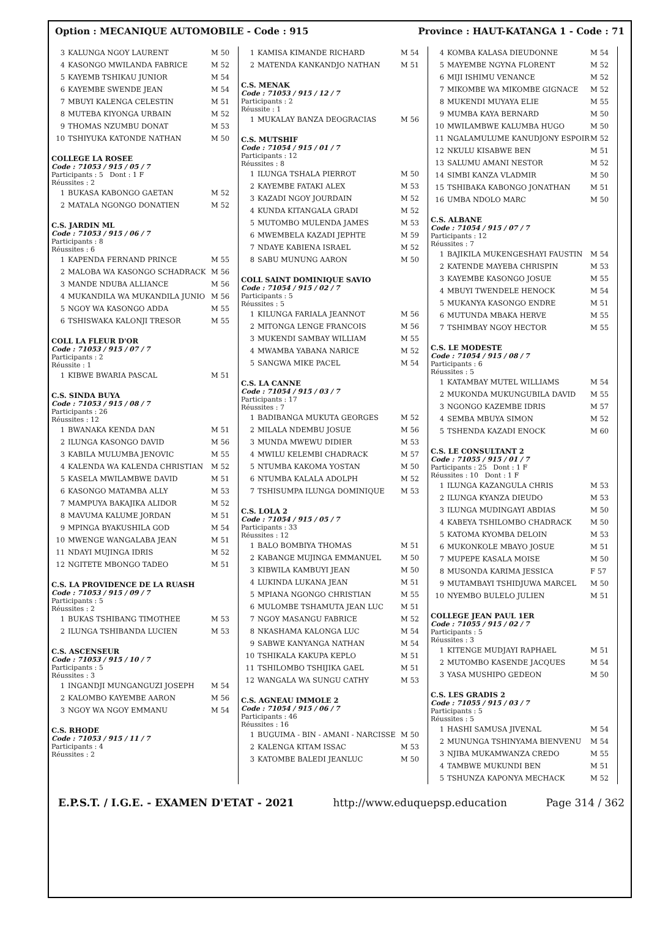Option : MECANIQUE AUTOMOBILE - Code : 915 Province : HAUT-KATANGA 1 - Code : 71
| 3 | KALUNGA NGOY LAURENT | M 50 |
| 4 | KASONGO MWILANDA FABRICE | M 52 |
| 5 | KAYEMB TSHIKAU JUNIOR | M 54 |
| 6 | KAYEMBE SWENDE JEAN | M 54 |
| 7 | MBUYI KALENGA CELESTIN | M 51 |
| 8 | MUTEBA KIYONGA URBAIN | M 52 |
| 9 | THOMAS NZUMBU DONAT | M 53 |
| 10 | TSHIYUKA KATONDE NATHAN | M 50 |
COLLEGE LA ROSEE
Code : 71053 / 915 / 05 / 7
Participants : 5 Dont : 1 F
Réussites : 2
| 1 | BUKASA KABONGO GAETAN | M 52 |
| 2 | MATALA NGONGO DONATIEN | M 52 |
C.S. JARDIN ML
Code : 71053 / 915 / 06 / 7
Participants : 8
Réussites : 6
| 1 | KAPENDA FERNAND PRINCE | M 55 |
| 2 | MALOBA WA KASONGO SCHADRACK | M 56 |
| 3 | MANDE NDUBA ALLIANCE | M 56 |
| 4 | MUKANDILA WA MUKANDILA JUNIO | M 56 |
| 5 | NGOY WA KASONGO ADDA | M 55 |
| 6 | TSHISWAKA KALONJI TRESOR | M 55 |
COLL LA FLEUR D'OR
Code : 71053 / 915 / 07 / 7
Participants : 2
Réussite : 1
| 1 | KIBWE BWARIA PASCAL | M 51 |
C.S. SINDA BUYA
Code : 71053 / 915 / 08 / 7
Participants : 26
Réussites : 12
| 1 | BWANAKA KENDA DAN | M 51 |
| 2 | ILUNGA KASONGO DAVID | M 56 |
| 3 | KABILA MULUMBA JENOVIC | M 55 |
| 4 | KALENDA WA KALENDA CHRISTIAN | M 52 |
| 5 | KASELA MWILAMBWE DAVID | M 51 |
| 6 | KASONGO MATAMBA ALLY | M 53 |
| 7 | MAMPUYA BAKAJIKA ALIDOR | M 52 |
| 8 | MAVUMA KALUME JORDAN | M 51 |
| 9 | MPINGA BYAKUSHILA GOD | M 54 |
| 10 | MWENGE WANGALABA JEAN | M 51 |
| 11 | NDAYI MUJINGA IDRIS | M 52 |
| 12 | NGITETE MBONGO TADEO | M 51 |
C.S. LA PROVIDENCE DE LA RUASH
Code : 71053 / 915 / 09 / 7
Participants : 5
Réussites : 2
| 1 | BUKAS TSHIBANG TIMOTHEE | M 53 |
| 2 | ILUNGA TSHIBANDA LUCIEN | M 53 |
C.S. ASCENSEUR
Code : 71053 / 915 / 10 / 7
Participants : 5
Réussites : 3
| 1 | INGANDJI MUNGANGUZI JOSEPH | M 54 |
| 2 | KALOMBO KAYEMBE AARON | M 56 |
| 3 | NGOY WA NGOY EMMANU | M 54 |
C.S. RHODE
Code : 71053 / 915 / 11 / 7
Participants : 4
Réussites : 2
| 1 | KAMISA KIMANDE RICHARD | M 54 |
| 2 | MATENDA KANKANDJO NATHAN | M 51 |
C.S. MENAK
Code : 71053 / 915 / 12 / 7
Participants : 2
Réussite : 1
| 1 | MUKALAY BANZA DEOGRACIAS | M 56 |
C.S. MUTSHIF
Code : 71054 / 915 / 01 / 7
Participants : 12
Réussites : 8
| 1 | ILUNGA TSHALA PIERROT | M 50 |
| 2 | KAYEMBE FATAKI ALEX | M 53 |
| 3 | KAZADI NGOY JOURDAIN | M 52 |
| 4 | KUNDA KITANGALA GRADI | M 52 |
| 5 | MUTOMBO MULENDA JAMES | M 53 |
| 6 | MWEMBELA KAZADI JEPHTE | M 59 |
| 7 | NDAYE KABIENA ISRAEL | M 52 |
| 8 | SABU MUNUNG AARON | M 50 |
COLL SAINT DOMINIQUE SAVIO
Code : 71054 / 915 / 02 / 7
Participants : 5
Réussites : 5
| 1 | KILUNGA FARIALA JEANNOT | M 56 |
| 2 | MITONGA LENGE FRANCOIS | M 56 |
| 3 | MUKENDI SAMBAY WILLIAM | M 55 |
| 4 | MWAMBA YABANA NARICE | M 52 |
| 5 | SANGWA MIKE PACEL | M 54 |
C.S. LA CANNE
Code : 71054 / 915 / 03 / 7
Participants : 17
Réussites : 7
| 1 | BADIBANGA MUKUTA GEORGES | M 52 |
| 2 | MILALA NDEMBU JOSUE | M 56 |
| 3 | MUNDA MWEWU DIDIER | M 53 |
| 4 | MWILU KELEMBI CHADRACK | M 57 |
| 5 | NTUMBA KAKOMA YOSTAN | M 50 |
| 6 | NTUMBA KALALA ADOLPH | M 52 |
| 7 | TSHISUMPA ILUNGA DOMINIQUE | M 53 |
C.S. LOLA 2
Code : 71054 / 915 / 05 / 7
Participants : 33
Réussites : 12
| 1 | BALO BOMBIYA THOMAS | M 51 |
| 2 | KABANGE MUJINGA EMMANUEL | M 50 |
| 3 | KIBWILA KAMBUYI JEAN | M 50 |
| 4 | LUKINDA LUKANA JEAN | M 51 |
| 5 | MPIANA NGONGO CHRISTIAN | M 55 |
| 6 | MULOMBE TSHAMUTA JEAN LUC | M 51 |
| 7 | NGOY MASANGU FABRICE | M 52 |
| 8 | NKASHAMA KALONGA LUC | M 54 |
| 9 | SABWE KANYANGA NATHAN | M 54 |
| 10 | TSHIKALA KAKUPA KEPLO | M 51 |
| 11 | TSHILOMBO TSHIJIKA GAEL | M 51 |
| 12 | WANGALA WA SUNGU CATHY | M 53 |
C.S. AGNEAU IMMOLE 2
Code : 71054 / 915 / 06 / 7
Participants : 46
Réussites : 16
| 1 | BUGUIMA - BIN - AMANI - NARCISSE | M 50 |
| 2 | KALENGA KITAM ISSAC | M 53 |
| 3 | KATOMBE BALEDI JEANLUC | M 50 |
| 4 | KOMBA KALASA DIEUDONNE | M 54 |
| 5 | MAYEMBE NGYNA FLORENT | M 52 |
| 6 | MIJI ISHIMU VENANCE | M 52 |
| 7 | MIKOMBE WA MIKOMBE GIGNACE | M 52 |
| 8 | MUKENDI MUYAYA ELIE | M 55 |
| 9 | MUMBA KAYA BERNARD | M 50 |
| 10 | MWILAMBWE KALUMBA HUGO | M 50 |
| 11 | NGALAMULUME KANUDJONY ESPOIR | M 52 |
| 12 | NKULU KISABWE BEN | M 51 |
| 13 | SALUMU AMANI NESTOR | M 52 |
| 14 | SIMBI KANZA VLADMIR | M 50 |
| 15 | TSHIBAKA KABONGO JONATHAN | M 51 |
| 16 | UMBA NDOLO MARC | M 50 |
C.S. ALBANE
Code : 71054 / 915 / 07 / 7
Participants : 12
Réussites : 7
| 1 | BAJIKILA MUKENGESHAYI FAUSTIN | M 54 |
| 2 | KATENDE MAYEBA CHRISPIN | M 53 |
| 3 | KAYEMBE KASONGO JOSUE | M 55 |
| 4 | MBUYI TWENDELE HENOCK | M 54 |
| 5 | MUKANYA KASONGO ENDRE | M 51 |
| 6 | MUTUNDA MBAKA HERVE | M 55 |
| 7 | TSHIMBAY NGOY HECTOR | M 55 |
C.S. LE MODESTE
Code : 71054 / 915 / 08 / 7
Participants : 6
Réussites : 5
| 1 | KATAMBAY MUTEL WILLIAMS | M 54 |
| 2 | MUKONDA MUKUNGUBILA DAVID | M 55 |
| 3 | NGONGO KAZEMBE IDRIS | M 57 |
| 4 | SEMBA MBUYA SIMON | M 52 |
| 5 | TSHENDA KAZADI ENOCK | M 60 |
C.S. LE CONSULTANT 2
Code : 71055 / 915 / 01 / 7
Participants : 25 Dont : 1 F
Réussites : 10 Dont : 1 F
| 1 | ILUNGA KAZANGULA CHRIS | M 53 |
| 2 | ILUNGA KYANZA DIEUDO | M 53 |
| 3 | ILUNGA MUDINGAYI ABDIAS | M 50 |
| 4 | KABEYA TSHILOMBO CHADRACK | M 50 |
| 5 | KATOMA KYOMBA DELOIN | M 53 |
| 6 | MUKONKOLE MBAYO JOSUE | M 51 |
| 7 | MUPEPE KASALA MOISE | M 50 |
| 8 | MUSONDA KARIMA JESSICA | F 57 |
| 9 | MUTAMBAYI TSHIDJUWA MARCEL | M 50 |
| 10 | NYEMBO BULELO JULIEN | M 51 |
COLLEGE JEAN PAUL 1ER
Code : 71055 / 915 / 02 / 7
Participants : 5
Réussites : 3
| 1 | KITENGE MUDJAYI RAPHAEL | M 51 |
| 2 | MUTOMBO KASENDE JACQUES | M 54 |
| 3 | YASA MUSHIPO GEDEON | M 50 |
C.S. LES GRADIS 2
Code : 71055 / 915 / 03 / 7
Participants : 5
Réussites : 5
| 1 | HASHI SAMUSA JIVENAL | M 54 |
| 2 | MUNUNGA TSHINYAMA BIENVENU | M 54 |
| 3 | NJIBA MUKAMWANZA CREDO | M 55 |
| 4 | TAMBWE MUKUNDI BEN | M 51 |
| 5 | TSHUNZA KAPONYA MECHACK | M 52 |
E.P.S.T. / I.G.E. - EXAMEN D'ETAT - 2021 http://www.eduquepsp.education Page 314 / 362